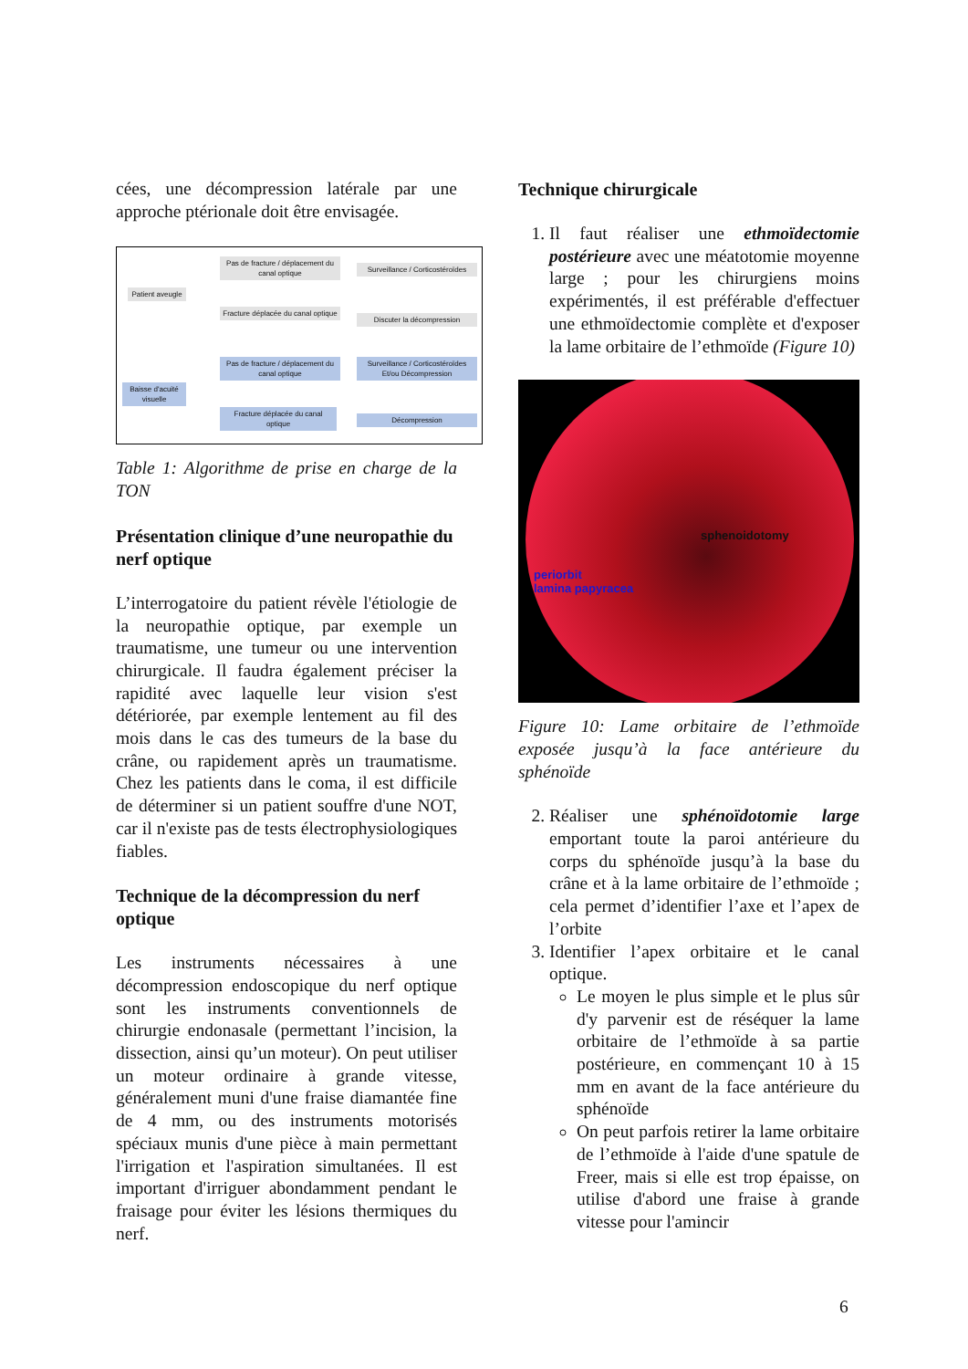cées, une décompression latérale par une approche ptérionale doit être envisagée.
Patient aveugle
Pas de fracture / déplacement du canal optique
Surveillance / Corticostéroïdes
Fracture déplacée du canal optique
Discuter la décompression
Baisse d'acuité visuelle
Pas de fracture / déplacement du canal optique
Surveillance / Corticostéroïdes Et/ou Décompression
Fracture déplacée du canal optique
Décompression
Table 1: Algorithme de prise en charge de la TON
Présentation clinique d’une neuropathie du nerf optique
L’interrogatoire du patient révèle l'étiologie de la neuropathie optique, par exemple un traumatisme, une tumeur ou une intervention chirurgicale. Il faudra également préciser la rapidité avec laquelle leur vision s'est détériorée, par exemple lentement au fil des mois dans le cas des tumeurs de la base du crâne, ou rapidement après un traumatisme. Chez les patients dans le coma, il est difficile de déterminer si un patient souffre d'une NOT, car il n'existe pas de tests électrophysiologiques fiables.
Technique de la décompression du nerf optique
Les instruments nécessaires à une décompression endoscopique du nerf optique sont les instruments conventionnels de chirurgie endonasale (permettant l’incision, la dissection, ainsi qu’un moteur). On peut utiliser un moteur ordinaire à grande vitesse, généralement muni d'une fraise diamantée fine de 4 mm, ou des instruments motorisés spéciaux munis d'une pièce à main permettant l'irrigation et l'aspiration simultanées. Il est important d'irriguer abondamment pendant le fraisage pour éviter les lésions thermiques du nerf.
Technique chirurgicale
1. Il faut réaliser une ethmoïdectomie postérieure avec une méatotomie moyenne large ; pour les chirurgiens moins expérimentés, il est préférable d'effectuer une ethmoïdectomie complète et d'exposer la lame orbitaire de l’ethmoïde (Figure 10)
sphenoidotomy
periorbit
lamina papyracea
Figure 10: Lame orbitaire de l’ethmoïde exposée jusqu’à la face antérieure du sphénoïde
2. Réaliser une sphénoïdotomie large emportant toute la paroi antérieure du corps du sphénoïde jusqu’à la base du crâne et à la lame orbitaire de l’ethmoïde ; cela permet d’identifier l’axe et l’apex de l’orbite
3. Identifier l’apex orbitaire et le canal optique.
Le moyen le plus simple et le plus sûr d'y parvenir est de réséquer la lame orbitaire de l’ethmoïde à sa partie postérieure, en commençant 10 à 15 mm en avant de la face antérieure du sphénoïde
On peut parfois retirer la lame orbitaire de l’ethmoïde à l'aide d'une spatule de Freer, mais si elle est trop épaisse, on utilise d'abord une fraise à grande vitesse pour l'amincir
6